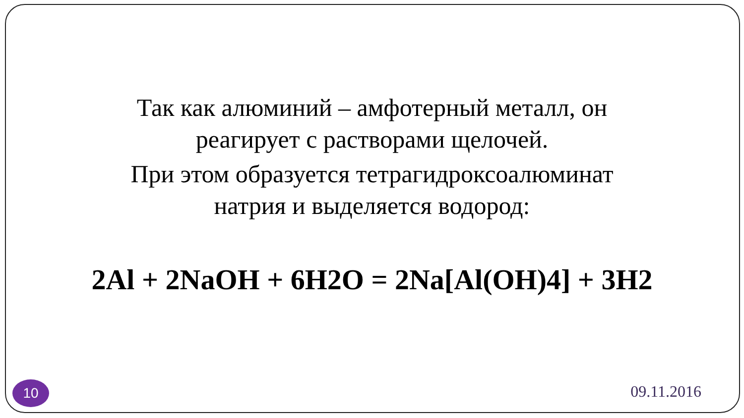Так как алюминий – амфотерный металл, он реагирует с растворами щелочей.
При этом образуется тетрагидроксоалюминат натрия и выделяется водород:
2Al + 2NaOH + 6H2O = 2Na[Al(OH)4] + 3H2
10 09.11.2016